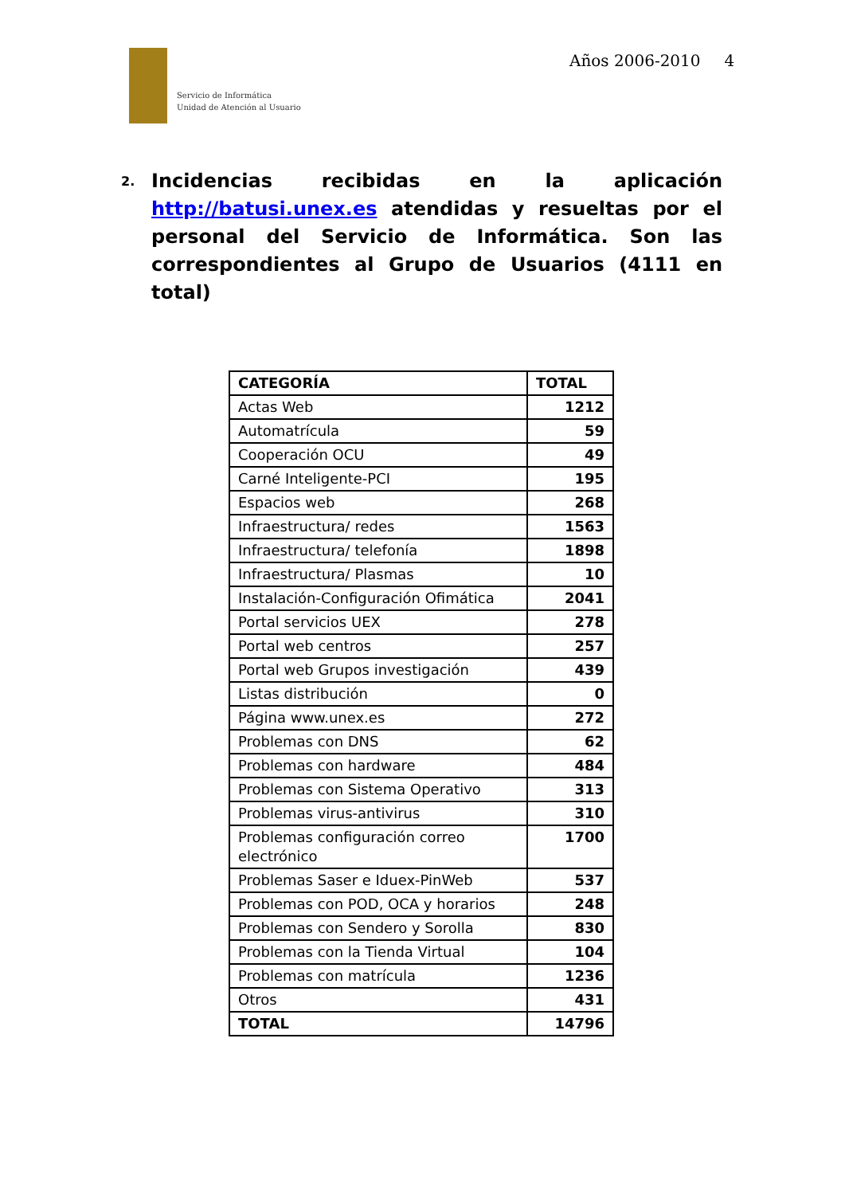Servicio de Informática
Unidad de Atención al Usuario
Años 2006-2010 4
2.
Incidencias recibidas en la aplicación http://batusi.unex.es atendidas y resueltas por el personal del Servicio de Informática. Son las correspondientes al Grupo de Usuarios (4111 en total)
| CATEGORÍA | TOTAL |
| --- | --- |
| Actas Web | 1212 |
| Automatrícula | 59 |
| Cooperación OCU | 49 |
| Carné Inteligente-PCI | 195 |
| Espacios web | 268 |
| Infraestructura/ redes | 1563 |
| Infraestructura/ telefonía | 1898 |
| Infraestructura/ Plasmas | 10 |
| Instalación-Configuración Ofimática | 2041 |
| Portal servicios UEX | 278 |
| Portal web centros | 257 |
| Portal web Grupos investigación | 439 |
| Listas distribución | 0 |
| Página www.unex.es | 272 |
| Problemas con DNS | 62 |
| Problemas con hardware | 484 |
| Problemas con Sistema Operativo | 313 |
| Problemas virus-antivirus | 310 |
| Problemas configuración correo electrónico | 1700 |
| Problemas Saser e Iduex-PinWeb | 537 |
| Problemas con POD, OCA y horarios | 248 |
| Problemas con Sendero y Sorolla | 830 |
| Problemas con la Tienda Virtual | 104 |
| Problemas con matrícula | 1236 |
| Otros | 431 |
| TOTAL | 14796 |